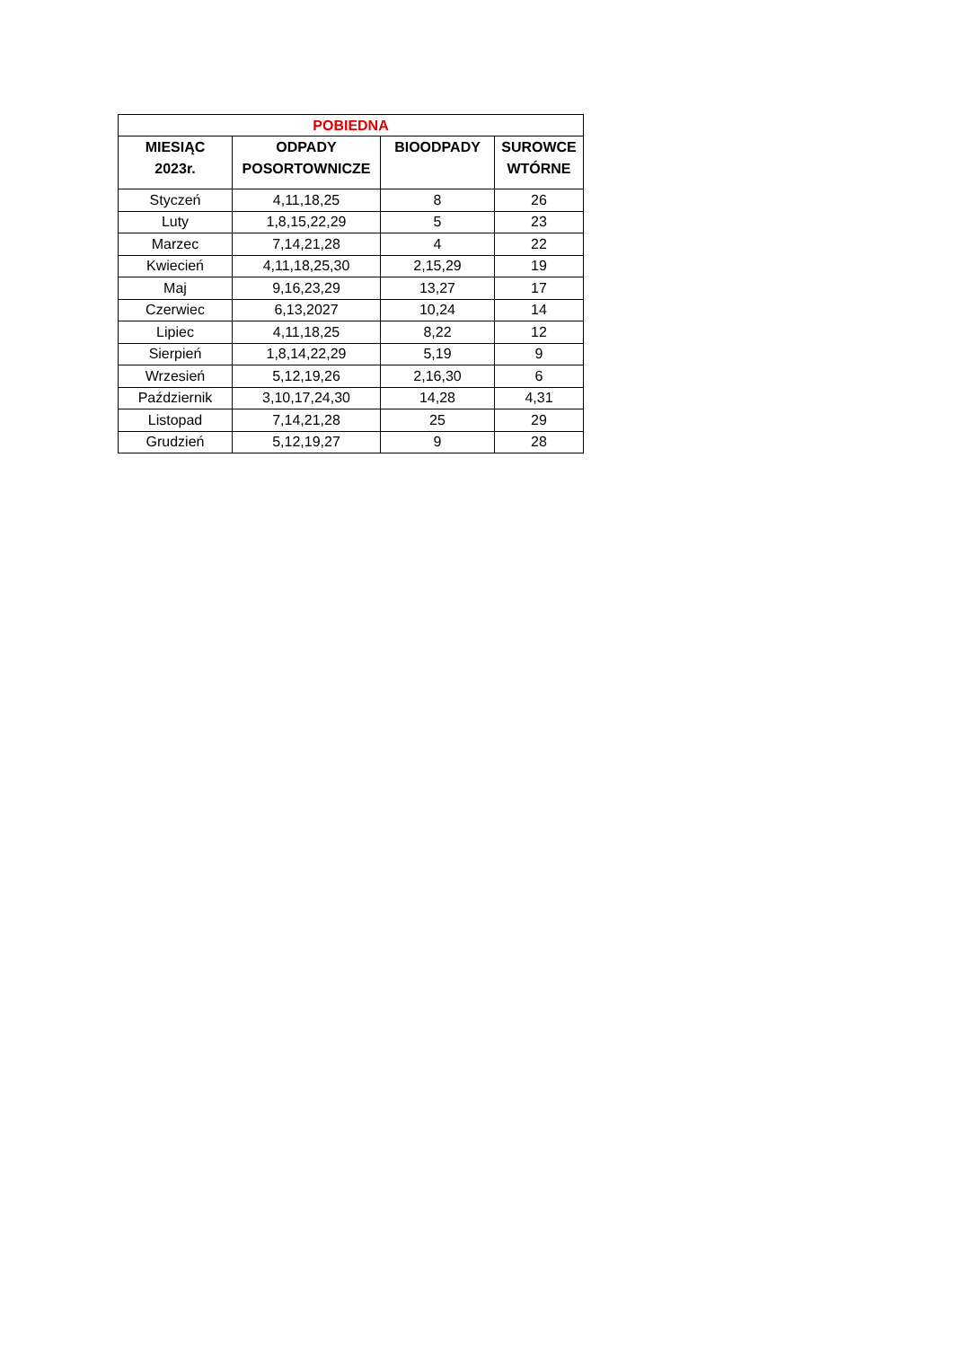| POBIEDNA | | | |
| MIESIĄC 2023r. | ODPADY POSORTOWNICZE | BIOODPADY | SUROWCE WTÓRNE |
| Styczeń | 4,11,18,25 | 8 | 26 |
| Luty | 1,8,15,22,29 | 5 | 23 |
| Marzec | 7,14,21,28 | 4 | 22 |
| Kwiecień | 4,11,18,25,30 | 2,15,29 | 19 |
| Maj | 9,16,23,29 | 13,27 | 17 |
| Czerwiec | 6,13,2027 | 10,24 | 14 |
| Lipiec | 4,11,18,25 | 8,22 | 12 |
| Sierpień | 1,8,14,22,29 | 5,19 | 9 |
| Wrzesień | 5,12,19,26 | 2,16,30 | 6 |
| Październik | 3,10,17,24,30 | 14,28 | 4,31 |
| Listopad | 7,14,21,28 | 25 | 29 |
| Grudzień | 5,12,19,27 | 9 | 28 |